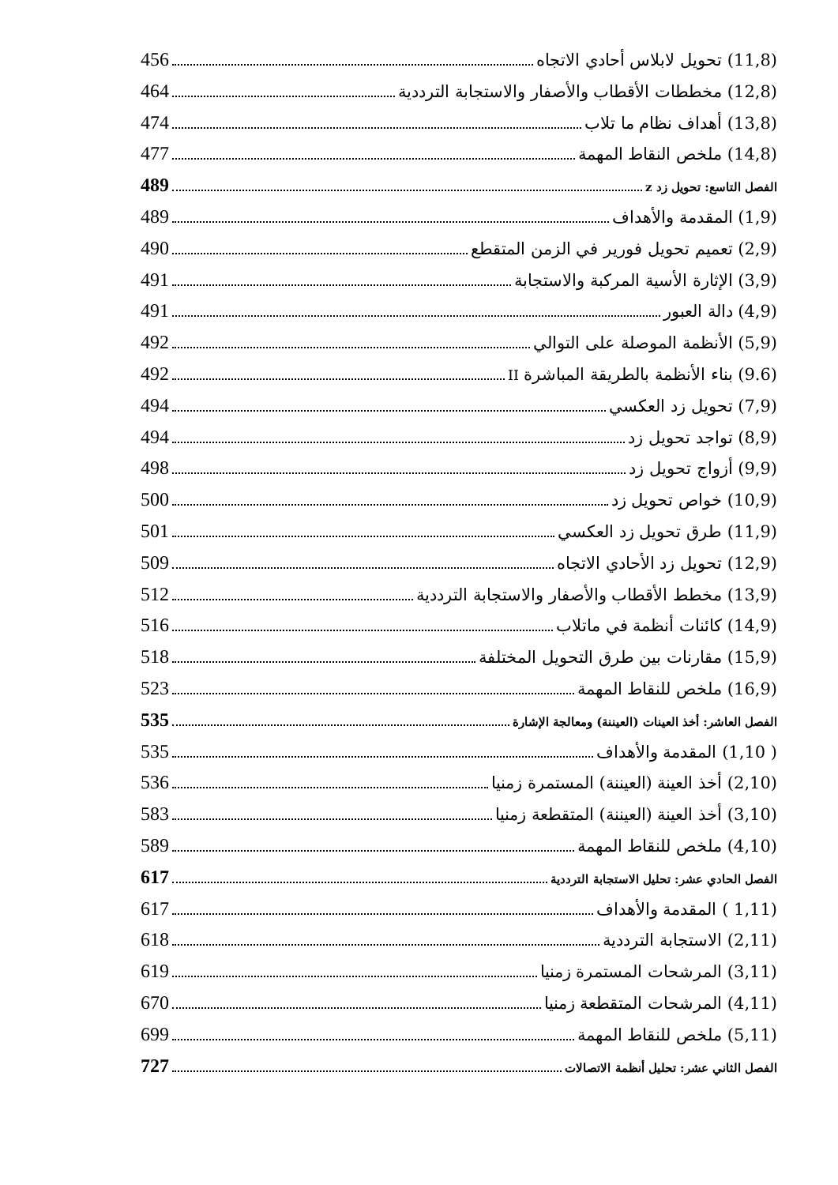(11,8) تحويل لابلاس أحادي الاتجاه 456
(12,8) مخططات الأقطاب والأصفار والاستجابة الترددية 464
(13,8) أهداف نظام ما تلاب 474
(14,8) ملخص النقاط المهمة 477
الفصل التاسع: تحويل زد z 489
(1,9) المقدمة والأهداف 489
(2,9) تعميم تحويل فورير في الزمن المتقطع 490
(3,9) الإثارة الأسية المركبة والاستجابة 491
(4,9) دالة العبور 491
(5,9) الأنظمة الموصلة على التوالي 492
(9.6) بناء الأنظمة بالطريقة المباشرة II 492
(7,9) تحويل زد العكسي 494
(8,9) تواجد تحويل زد 494
(9,9) أزواج تحويل زد 498
(10,9) خواص تحويل زد 500
(11,9) طرق تحويل زد العكسي 501
(12,9) تحويل زد الأحادي الاتجاه 509
(13,9) مخطط الأقطاب والأصفار والاستجابة الترددية 512
(14,9) كائنات أنظمة في ماتلاب 516
(15,9) مقارنات بين طرق التحويل المختلفة 518
(16,9) ملخص للنقاط المهمة 523
الفصل العاشر: أخذ العينات (العيننة) ومعالجة الإشارة 535
( 1,10) المقدمة والأهداف 535
(2,10) أخذ العينة (العيننة) المستمرة زمنيا 536
(3,10) أخذ العينة (العيننة) المتقطعة زمنيا 583
(4,10) ملخص للنقاط المهمة 589
الفصل الحادي عشر: تحليل الاستجابة الترددية 617
(1,11 ) المقدمة والأهداف 617
(2,11) الاستجابة الترددية 618
(3,11) المرشحات المستمرة زمنيا 619
(4,11) المرشحات المتقطعة زمنيا 670
(5,11) ملخص للنقاط المهمة 699
الفصل الثاني عشر: تحليل أنظمة الاتصالات 727